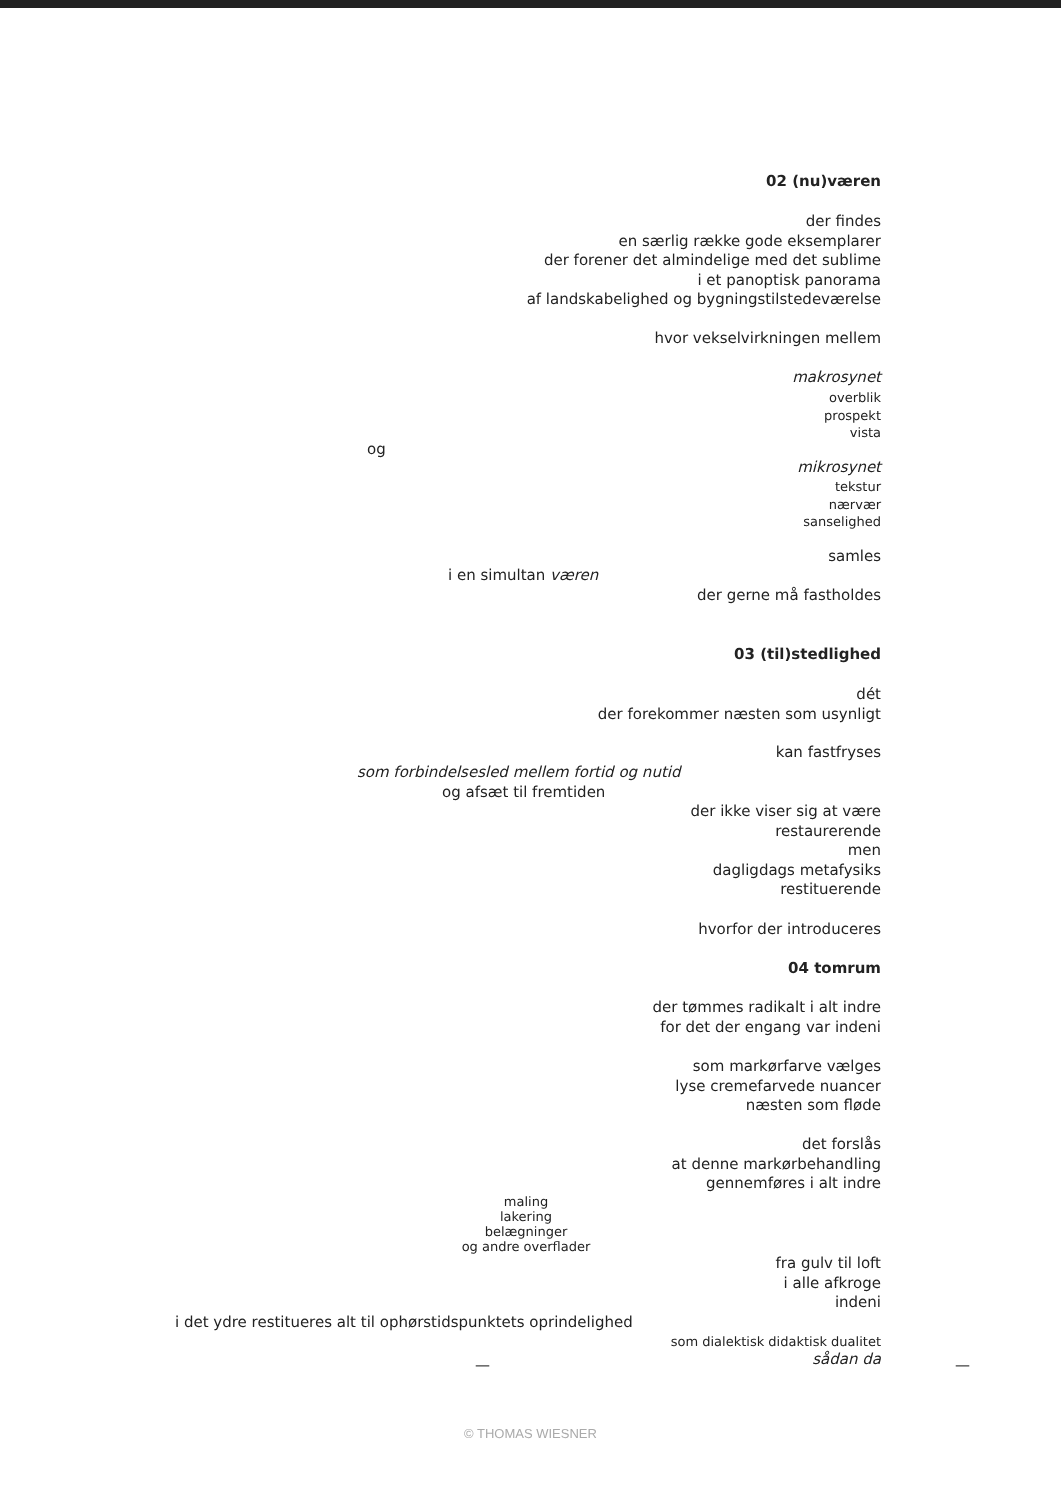02 (nu)væren
der findes
en særlig række gode eksemplarer
der forener det almindelige med det sublime
i et panoptisk panorama
af landskabelighed og bygningstilstedeværelse
hvor vekselvirkningen mellem
makrosynet
overblik
prospekt
vista
og
mikrosynet
tekstur
nærvær
sanselighed
samles
i en simultan væren
der gerne må fastholdes
03 (til)stedlighed
dét
der forekommer næsten som usynligt
kan fastfryses
som forbindelsesled mellem fortid og nutid
og afsæt til fremtiden
der ikke viser sig at være
restaurerende
men
dagligdags metafysiks
restituerende
hvorfor der introduceres
04 tomrum
der tømmes radikalt i alt indre
for det der engang var indeni
som markørfarve vælges
lyse cremefarvede nuancer
næsten som fløde
det forslås
at denne markørbehandling
gennemføres i alt indre
maling
lakering
belægninger
og andre overflader
fra gulv til loft
i alle afkroge
indeni
i det ydre restitueres alt til ophørstidspunktets oprindelighed
som dialektisk didaktisk dualitet
sådan da — —
© THOMAS WIESNER